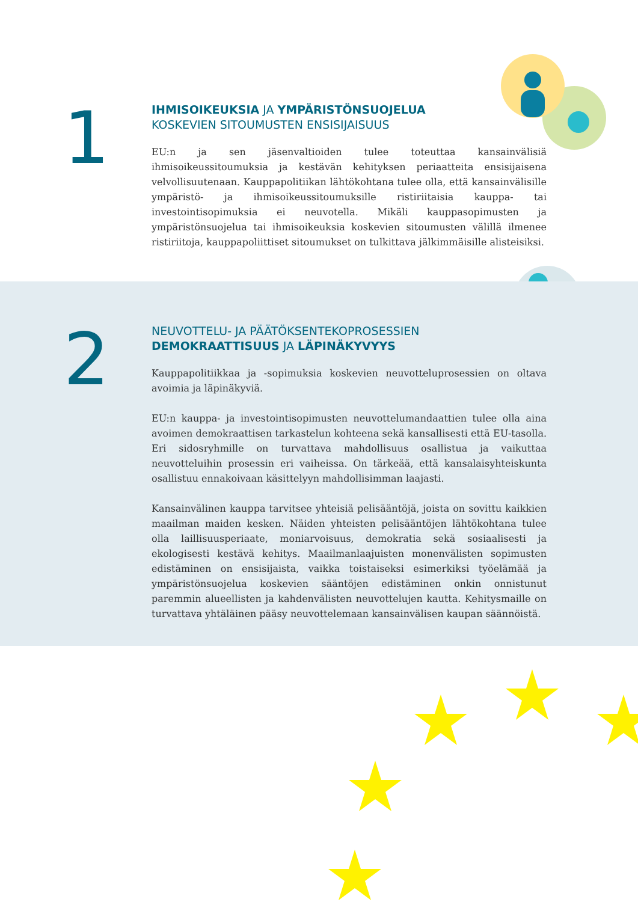1
IHMISOIKEUKSIA JA YMPÄRISTÖNSUOJELUA
KOSKEVIEN SITOUMUSTEN ENSISIJAISUUS
EU:n ja sen jäsenvaltioiden tulee toteuttaa kansainvälisiä ihmisoikeussitoumuksia ja kestävän kehityksen periaatteita ensisijaisena velvollisuutenaan. Kauppapolitiikan lähtökohtana tulee olla, että kansainvälisille ympäristö- ja ihmisoikeussitoumuksille ristiriitaisia kauppa- tai investointisopimuksia ei neuvotella. Mikäli kauppasopimusten ja ympäristönsuojelua tai ihmisoikeuksia koskevien sitoumusten välillä ilmenee ristiriitoja, kauppapoliittiset sitoumukset on tulkittava jälkimmäisille alisteisiksi.
2
NEUVOTTELU- JA PÄÄTÖKSENTEKOPROSESSIEN
DEMOKRAATTISUUS JA LÄPINÄKYVYYS
Kauppapolitiikkaa ja -sopimuksia koskevien neuvotteluprosessien on oltava avoimia ja läpinäkyviä.
EU:n kauppa- ja investointisopimusten neuvottelumandaattien tulee olla aina avoimen demokraattisen tarkastelun kohteena sekä kansallisesti että EU-tasolla. Eri sidosryhmille on turvattava mahdollisuus osallistua ja vaikuttaa neuvotteluihin prosessin eri vaiheissa. On tärkeää, että kansalaisyhteiskunta osallistuu ennakoivaan käsittelyyn mahdollisimman laajasti.
Kansainvälinen kauppa tarvitsee yhteisiä pelisääntöjä, joista on sovittu kaikkien maailman maiden kesken. Näiden yhteisten pelisääntöjen lähtökohtana tulee olla laillisuusperiaate, moniarvoisuus, demokratia sekä sosiaalisesti ja ekologisesti kestävä kehitys. Maailmanlaajuisten monenvälisten sopimusten edistäminen on ensisijaista, vaikka toistaiseksi esimerkiksi työelämää ja ympäristönsuojelua koskevien sääntöjen edistäminen onkin onnistunut paremmin alueellisten ja kahdenvälisten neuvottelujen kautta. Kehitysmaille on turvattava yhtäläinen pääsy neuvottelemaan kansainvälisen kaupan säännöistä.